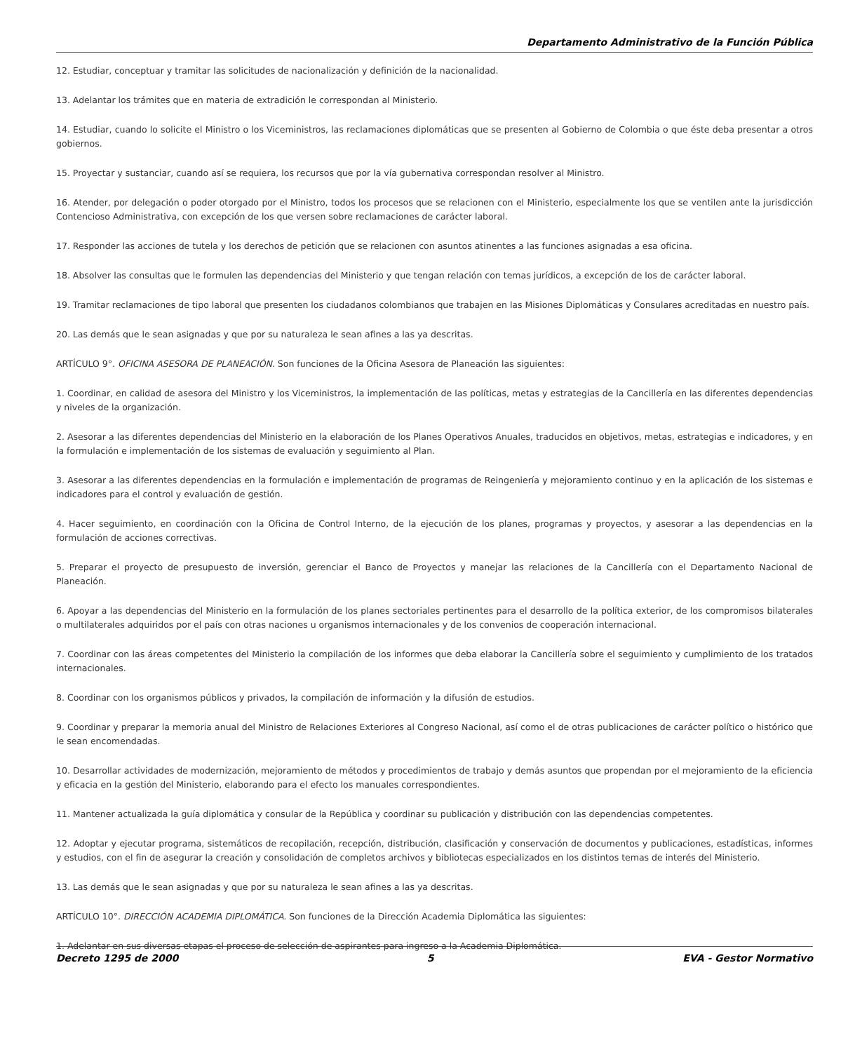Departamento Administrativo de la Función Pública
12. Estudiar, conceptuar y tramitar las solicitudes de nacionalización y definición de la nacionalidad.
13. Adelantar los trámites que en materia de extradición le correspondan al Ministerio.
14. Estudiar, cuando lo solicite el Ministro o los Viceministros, las reclamaciones diplomáticas que se presenten al Gobierno de Colombia o que éste deba presentar a otros gobiernos.
15. Proyectar y sustanciar, cuando así se requiera, los recursos que por la vía gubernativa correspondan resolver al Ministro.
16. Atender, por delegación o poder otorgado por el Ministro, todos los procesos que se relacionen con el Ministerio, especialmente los que se ventilen ante la jurisdicción Contencioso Administrativa, con excepción de los que versen sobre reclamaciones de carácter laboral.
17. Responder las acciones de tutela y los derechos de petición que se relacionen con asuntos atinentes a las funciones asignadas a esa oficina.
18. Absolver las consultas que le formulen las dependencias del Ministerio y que tengan relación con temas jurídicos, a excepción de los de carácter laboral.
19. Tramitar reclamaciones de tipo laboral que presenten los ciudadanos colombianos que trabajen en las Misiones Diplomáticas y Consulares acreditadas en nuestro país.
20. Las demás que le sean asignadas y que por su naturaleza le sean afines a las ya descritas.
ARTÍCULO 9°. OFICINA ASESORA DE PLANEACIÓN. Son funciones de la Oficina Asesora de Planeación las siguientes:
1. Coordinar, en calidad de asesora del Ministro y los Viceministros, la implementación de las políticas, metas y estrategias de la Cancillería en las diferentes dependencias y niveles de la organización.
2. Asesorar a las diferentes dependencias del Ministerio en la elaboración de los Planes Operativos Anuales, traducidos en objetivos, metas, estrategias e indicadores, y en la formulación e implementación de los sistemas de evaluación y seguimiento al Plan.
3. Asesorar a las diferentes dependencias en la formulación e implementación de programas de Reingeniería y mejoramiento continuo y en la aplicación de los sistemas e indicadores para el control y evaluación de gestión.
4. Hacer seguimiento, en coordinación con la Oficina de Control Interno, de la ejecución de los planes, programas y proyectos, y asesorar a las dependencias en la formulación de acciones correctivas.
5. Preparar el proyecto de presupuesto de inversión, gerenciar el Banco de Proyectos y manejar las relaciones de la Cancillería con el Departamento Nacional de Planeación.
6. Apoyar a las dependencias del Ministerio en la formulación de los planes sectoriales pertinentes para el desarrollo de la política exterior, de los compromisos bilaterales o multilaterales adquiridos por el país con otras naciones u organismos internacionales y de los convenios de cooperación internacional.
7. Coordinar con las áreas competentes del Ministerio la compilación de los informes que deba elaborar la Cancillería sobre el seguimiento y cumplimiento de los tratados internacionales.
8. Coordinar con los organismos públicos y privados, la compilación de información y la difusión de estudios.
9. Coordinar y preparar la memoria anual del Ministro de Relaciones Exteriores al Congreso Nacional, así como el de otras publicaciones de carácter político o histórico que le sean encomendadas.
10. Desarrollar actividades de modernización, mejoramiento de métodos y procedimientos de trabajo y demás asuntos que propendan por el mejoramiento de la eficiencia y eficacia en la gestión del Ministerio, elaborando para el efecto los manuales correspondientes.
11. Mantener actualizada la guía diplomática y consular de la República y coordinar su publicación y distribución con las dependencias competentes.
12. Adoptar y ejecutar programa, sistemáticos de recopilación, recepción, distribución, clasificación y conservación de documentos y publicaciones, estadísticas, informes y estudios, con el fin de asegurar la creación y consolidación de completos archivos y bibliotecas especializados en los distintos temas de interés del Ministerio.
13. Las demás que le sean asignadas y que por su naturaleza le sean afines a las ya descritas.
ARTÍCULO 10°. DIRECCIÓN ACADEMIA DIPLOMÁTICA. Son funciones de la Dirección Academia Diplomática las siguientes:
1. Adelantar en sus diversas etapas el proceso de selección de aspirantes para ingreso a la Academia Diplomática.
Decreto 1295 de 2000 5 EVA - Gestor Normativo